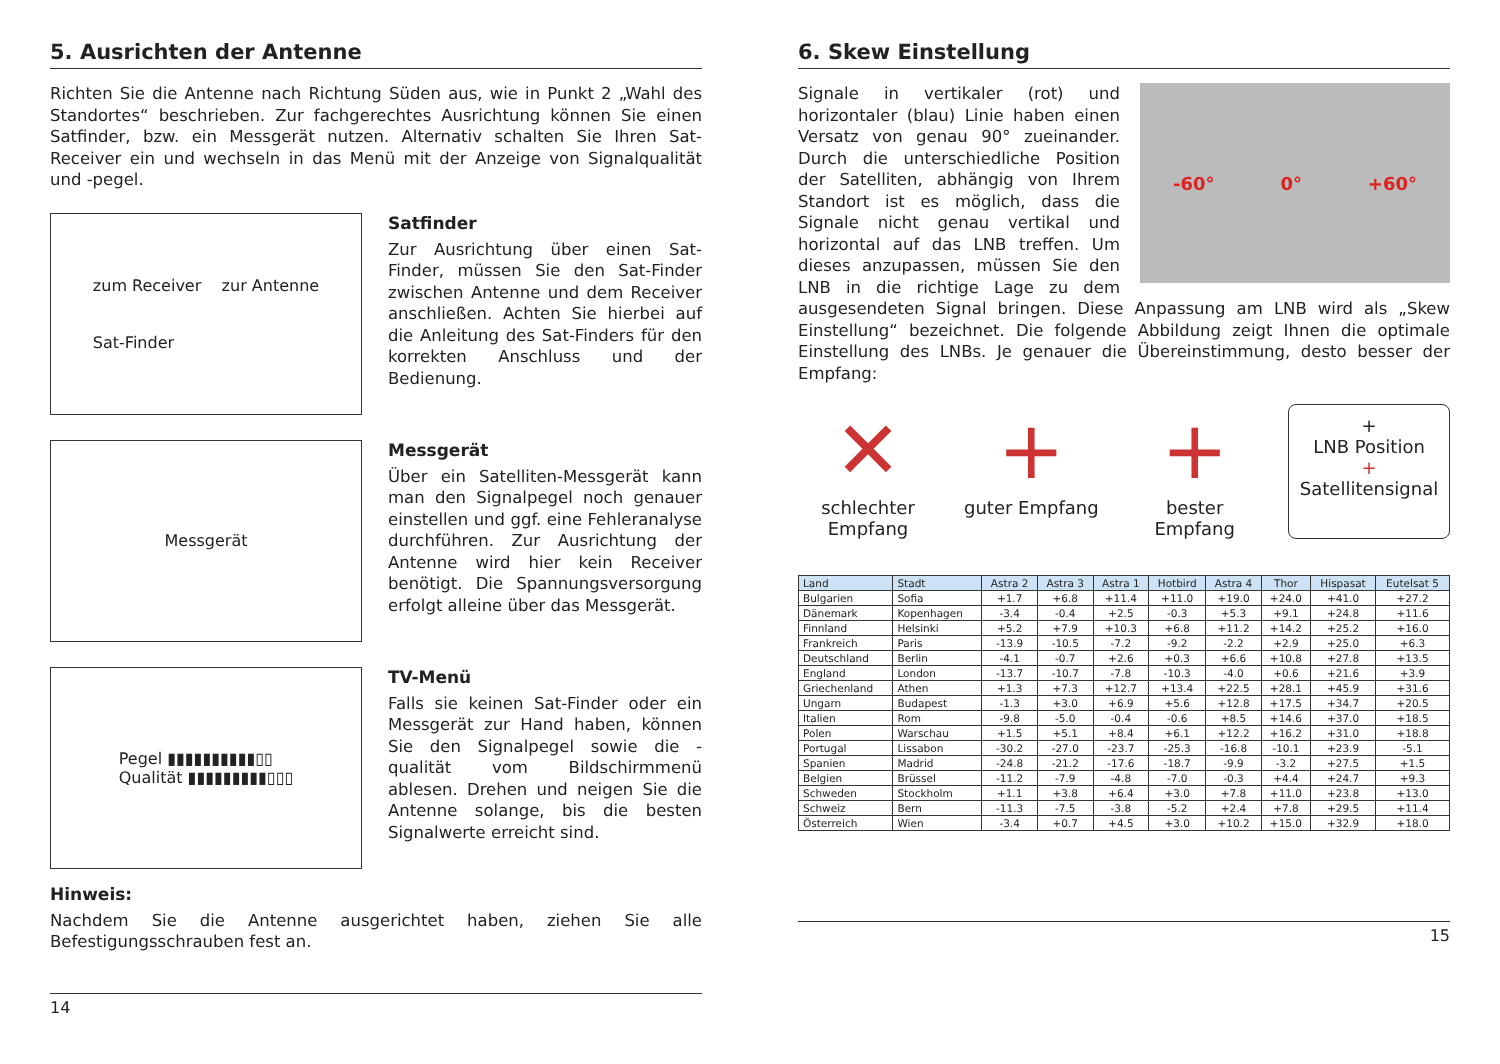5. Ausrichten der Antenne
Richten Sie die Antenne nach Richtung Süden aus, wie in Punkt 2 „Wahl des Standortes“ beschrieben. Zur fachgerechtes Ausrichtung können Sie einen Satfinder, bzw. ein Messgerät nutzen. Alternativ schalten Sie Ihren Sat-Receiver ein und wechseln in das Menü mit der Anzeige von Signalqualität und -pegel.
zum Receiver zur Antenne
Sat-Finder
Satfinder
Zur Ausrichtung über einen Sat-Finder, müssen Sie den Sat-Finder zwischen Antenne und dem Receiver anschließen. Achten Sie hierbei auf die Anleitung des Sat-Finders für den korrekten Anschluss und der Bedienung.
Messgerät
Messgerät
Über ein Satelliten-Messgerät kann man den Signalpegel noch genauer einstellen und ggf. eine Fehleranalyse durchführen. Zur Ausrichtung der Antenne wird hier kein Receiver benötigt. Die Spannungsversorgung erfolgt alleine über das Messgerät.
Pegel ▮▮▮▮▮▮▮▮▮▮▯▯
Qualität ▮▮▮▮▮▮▮▮▮▯▯▯
TV-Menü
Falls sie keinen Sat-Finder oder ein Messgerät zur Hand haben, können Sie den Signalpegel sowie die -qualität vom Bildschirmmenü ablesen. Drehen und neigen Sie die Antenne solange, bis die besten Signalwerte erreicht sind.
Hinweis:
Nachdem Sie die Antenne ausgerichtet haben, ziehen Sie alle Befestigungsschrauben fest an.
14
6. Skew Einstellung
-60° 0° +60°
Signale in vertikaler (rot) und horizontaler (blau) Linie haben einen Versatz von genau 90° zueinander. Durch die unterschiedliche Position der Satelliten, abhängig von Ihrem Standort ist es möglich, dass die Signale nicht genau vertikal und horizontal auf das LNB treffen. Um dieses anzupassen, müssen Sie den LNB in die richtige Lage zu dem ausgesendeten Signal bringen. Diese Anpassung am LNB wird als „Skew Einstellung“ bezeichnet. Die folgende Abbildung zeigt Ihnen die optimale Einstellung des LNBs. Je genauer die Übereinstimmung, desto besser der Empfang:
✕
schlechter Empfang
+
guter Empfang
+
bester Empfang
+
LNB Position
+
Satellitensignal
| Land | Stadt | Astra 2 | Astra 3 | Astra 1 | Hotbird | Astra 4 | Thor | Hispasat | Eutelsat 5 |
| --- | --- | --- | --- | --- | --- | --- | --- | --- | --- |
| Bulgarien | Sofia | +1.7 | +6.8 | +11.4 | +11.0 | +19.0 | +24.0 | +41.0 | +27.2 |
| Dänemark | Kopenhagen | -3.4 | -0.4 | +2.5 | -0.3 | +5.3 | +9.1 | +24.8 | +11.6 |
| Finnland | Helsinki | +5.2 | +7.9 | +10.3 | +6.8 | +11.2 | +14.2 | +25.2 | +16.0 |
| Frankreich | Paris | -13.9 | -10.5 | -7.2 | -9.2 | -2.2 | +2.9 | +25.0 | +6.3 |
| Deutschland | Berlin | -4.1 | -0.7 | +2.6 | +0.3 | +6.6 | +10.8 | +27.8 | +13.5 |
| England | London | -13.7 | -10.7 | -7.8 | -10.3 | -4.0 | +0.6 | +21.6 | +3.9 |
| Griechenland | Athen | +1.3 | +7.3 | +12.7 | +13.4 | +22.5 | +28.1 | +45.9 | +31.6 |
| Ungarn | Budapest | -1.3 | +3.0 | +6.9 | +5.6 | +12.8 | +17.5 | +34.7 | +20.5 |
| Italien | Rom | -9.8 | -5.0 | -0.4 | -0.6 | +8.5 | +14.6 | +37.0 | +18.5 |
| Polen | Warschau | +1.5 | +5.1 | +8.4 | +6.1 | +12.2 | +16.2 | +31.0 | +18.8 |
| Portugal | Lissabon | -30.2 | -27.0 | -23.7 | -25.3 | -16.8 | -10.1 | +23.9 | -5.1 |
| Spanien | Madrid | -24.8 | -21.2 | -17.6 | -18.7 | -9.9 | -3.2 | +27.5 | +1.5 |
| Belgien | Brüssel | -11.2 | -7.9 | -4.8 | -7.0 | -0.3 | +4.4 | +24.7 | +9.3 |
| Schweden | Stockholm | +1.1 | +3.8 | +6.4 | +3.0 | +7.8 | +11.0 | +23.8 | +13.0 |
| Schweiz | Bern | -11.3 | -7.5 | -3.8 | -5.2 | +2.4 | +7.8 | +29.5 | +11.4 |
| Österreich | Wien | -3.4 | +0.7 | +4.5 | +3.0 | +10.2 | +15.0 | +32.9 | +18.0 |
15